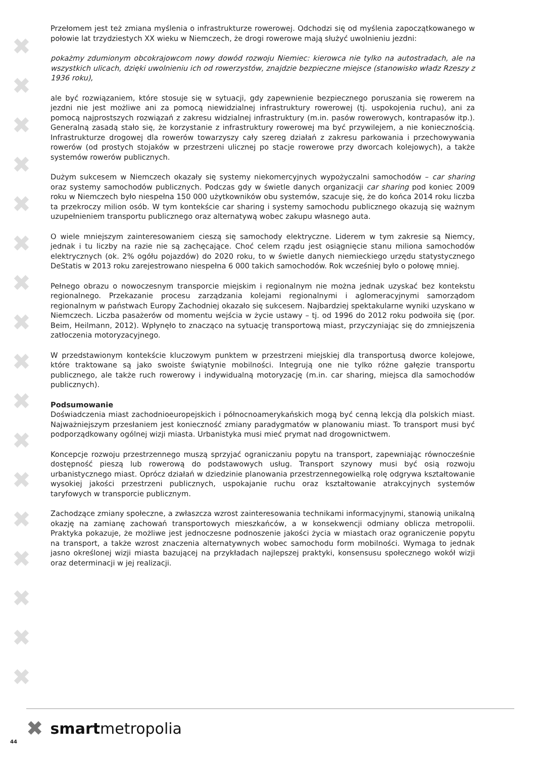✖
✖
✖
✖
✖
✖
✖
✖
✖
✖
✖
✖
✖
✖
✖
✖
✖
Przełomem jest też zmiana myślenia o infrastrukturze rowerowej. Odchodzi się od myślenia zapoczątkowanego w połowie lat trzydziestych XX wieku w Niemczech, że drogi rowerowe mają służyć uwolnieniu jezdni:
pokażmy zdumionym obcokrajowcom nowy dowód rozwoju Niemiec: kierowca nie tylko na autostradach, ale na wszystkich ulicach, dzięki uwolnieniu ich od rowerzystów, znajdzie bezpieczne miejsce (stanowisko władz Rzeszy z 1936 roku),
ale być rozwiązaniem, które stosuje się w sytuacji, gdy zapewnienie bezpiecznego poruszania się rowerem na jezdni nie jest możliwe ani za pomocą niewidzialnej infrastruktury rowerowej (tj. uspokojenia ruchu), ani za pomocą najprostszych rozwiązań z zakresu widzialnej infrastruktury (m.in. pasów rowerowych, kontrapasów itp.). Generalną zasadą stało się, że korzystanie z infrastruktury rowerowej ma być przywilejem, a nie koniecznością. Infrastrukturze drogowej dla rowerów towarzyszy cały szereg działań z zakresu parkowania i przechowywania rowerów (od prostych stojaków w przestrzeni ulicznej po stacje rowerowe przy dworcach kolejowych), a także systemów rowerów publicznych.
Dużym sukcesem w Niemczech okazały się systemy niekomercyjnych wypożyczalni samochodów – car sharing oraz systemy samochodów publicznych. Podczas gdy w świetle danych organizacji car sharing pod koniec 2009 roku w Niemczech było niespełna 150 000 użytkowników obu systemów, szacuje się, że do końca 2014 roku liczba ta przekroczy milion osób. W tym kontekście car sharing i systemy samochodu publicznego okazują się ważnym uzupełnieniem transportu publicznego oraz alternatywą wobec zakupu własnego auta.
O wiele mniejszym zainteresowaniem cieszą się samochody elektryczne. Liderem w tym zakresie są Niemcy, jednak i tu liczby na razie nie są zachęcające. Choć celem rządu jest osiągnięcie stanu miliona samochodów elektrycznych (ok. 2% ogółu pojazdów) do 2020 roku, to w świetle danych niemieckiego urzędu statystycznego DeStatis w 2013 roku zarejestrowano niespełna 6 000 takich samochodów. Rok wcześniej było o połowę mniej.
Pełnego obrazu o nowoczesnym transporcie miejskim i regionalnym nie można jednak uzyskać bez kontekstu regionalnego. Przekazanie procesu zarządzania kolejami regionalnymi i aglomeracyjnymi samorządom regionalnym w państwach Europy Zachodniej okazało się sukcesem. Najbardziej spektakularne wyniki uzyskano w Niemczech. Liczba pasażerów od momentu wejścia w życie ustawy – tj. od 1996 do 2012 roku podwoiła się (por. Beim, Heilmann, 2012). Wpłynęło to znacząco na sytuację transportową miast, przyczyniając się do zmniejszenia zatłoczenia motoryzacyjnego.
W przedstawionym kontekście kluczowym punktem w przestrzeni miejskiej dla transportusą dworce kolejowe, które traktowane są jako swoiste świątynie mobilności. Integrują one nie tylko różne gałęzie transportu publicznego, ale także ruch rowerowy i indywidualną motoryzację (m.in. car sharing, miejsca dla samochodów publicznych).
Podsumowanie
Doświadczenia miast zachodnioeuropejskich i północnoamerykańskich mogą być cenną lekcją dla polskich miast. Najważniejszym przesłaniem jest konieczność zmiany paradygmatów w planowaniu miast. To transport musi być podporządkowany ogólnej wizji miasta. Urbanistyka musi mieć prymat nad drogownictwem.
Koncepcje rozwoju przestrzennego muszą sprzyjać ograniczaniu popytu na transport, zapewniając równocześnie dostępność pieszą lub rowerową do podstawowych usług. Transport szynowy musi być osią rozwoju urbanistycznego miast. Oprócz działań w dziedzinie planowania przestrzennegowielką rolę odgrywa kształtowanie wysokiej jakości przestrzeni publicznych, uspokajanie ruchu oraz kształtowanie atrakcyjnych systemów taryfowych w transporcie publicznym.
Zachodzące zmiany społeczne, a zwłaszcza wzrost zainteresowania technikami informacyjnymi, stanowią unikalną okazję na zamianę zachowań transportowych mieszkańców, a w konsekwencji odmiany oblicza metropolii. Praktyka pokazuje, że możliwe jest jednoczesne podnoszenie jakości życia w miastach oraz ograniczenie popytu na transport, a także wzrost znaczenia alternatywnych wobec samochodu form mobilności. Wymaga to jednak jasno określonej wizji miasta bazującej na przykładach najlepszej praktyki, konsensusu społecznego wokół wizji oraz determinacji w jej realizacji.
✖ smartmetropolia
44